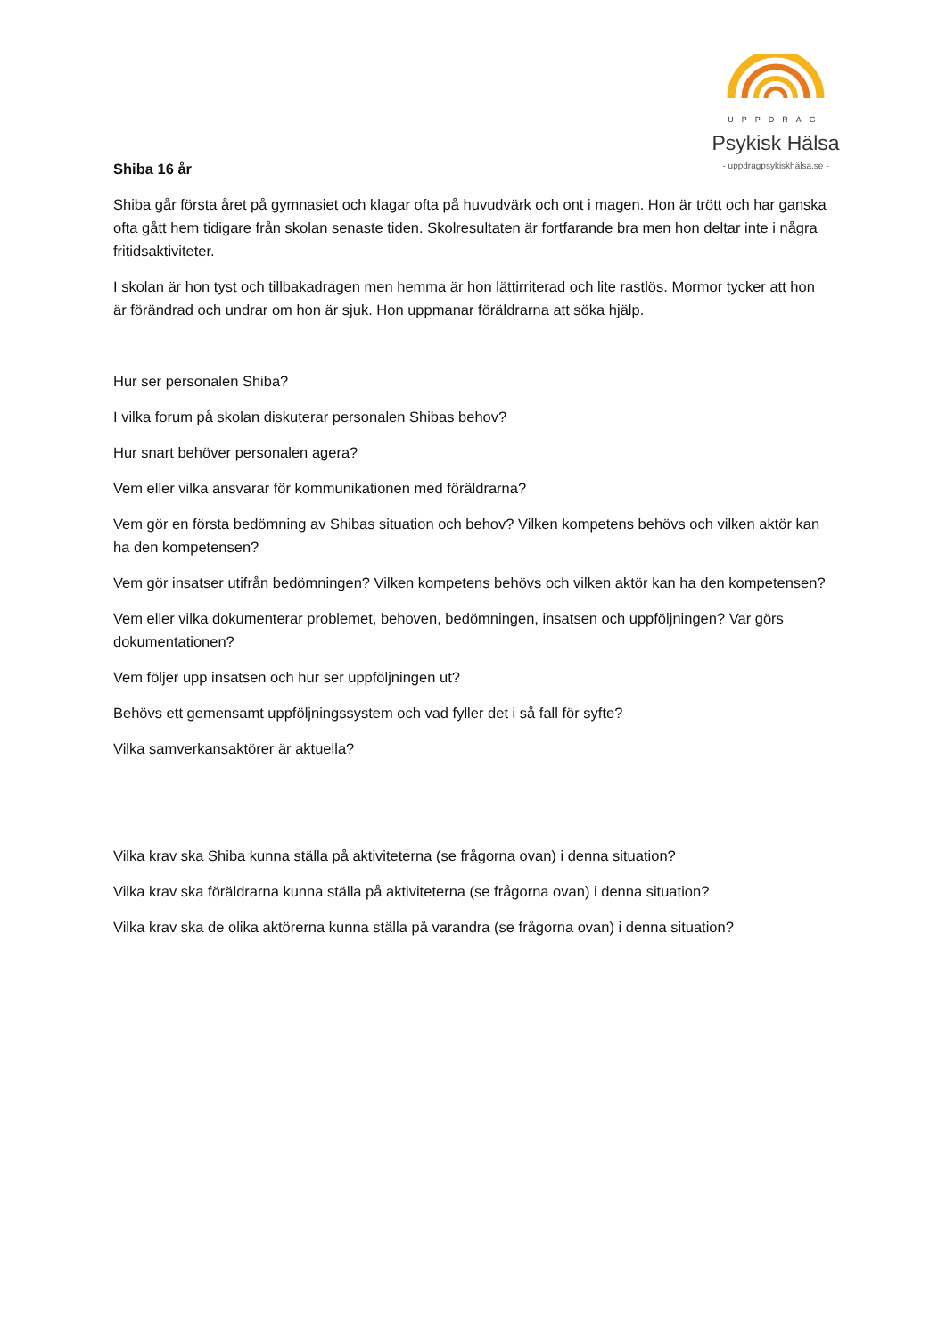UPPDRAG
Psykisk Hälsa
- uppdragpsykiskhälsa.se -
Shiba 16 år
Shiba går första året på gymnasiet och klagar ofta på huvudvärk och ont i magen. Hon är trött och har ganska ofta gått hem tidigare från skolan senaste tiden. Skolresultaten är fortfarande bra men hon deltar inte i några fritidsaktiviteter.
I skolan är hon tyst och tillbakadragen men hemma är hon lättirriterad och lite rastlös. Mormor tycker att hon är förändrad och undrar om hon är sjuk. Hon uppmanar föräldrarna att söka hjälp.
Hur ser personalen Shiba?
I vilka forum på skolan diskuterar personalen Shibas behov?
Hur snart behöver personalen agera?
Vem eller vilka ansvarar för kommunikationen med föräldrarna?
Vem gör en första bedömning av Shibas situation och behov? Vilken kompetens behövs och vilken aktör kan ha den kompetensen?
Vem gör insatser utifrån bedömningen? Vilken kompetens behövs och vilken aktör kan ha den kompetensen?
Vem eller vilka dokumenterar problemet, behoven, bedömningen, insatsen och uppföljningen? Var görs dokumentationen?
Vem följer upp insatsen och hur ser uppföljningen ut?
Behövs ett gemensamt uppföljningssystem och vad fyller det i så fall för syfte?
Vilka samverkansaktörer är aktuella?
Vilka krav ska Shiba kunna ställa på aktiviteterna (se frågorna ovan) i denna situation?
Vilka krav ska föräldrarna kunna ställa på aktiviteterna (se frågorna ovan) i denna situation?
Vilka krav ska de olika aktörerna kunna ställa på varandra (se frågorna ovan) i denna situation?